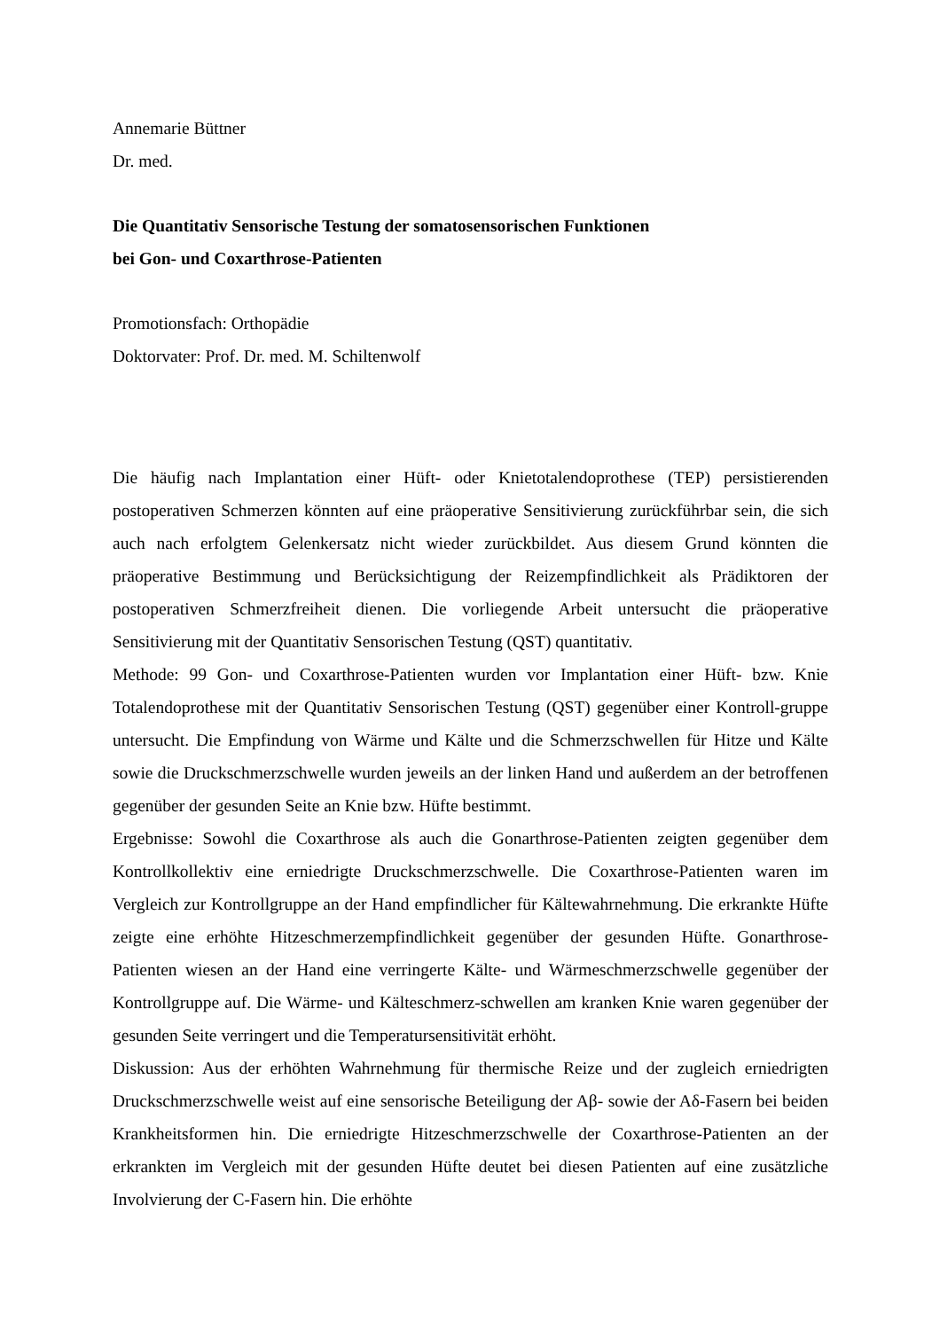Annemarie Büttner
Dr. med.
Die Quantitativ Sensorische Testung der somatosensorischen Funktionen
bei Gon- und Coxarthrose-Patienten
Promotionsfach: Orthopädie
Doktorvater: Prof. Dr. med. M. Schiltenwolf
Die häufig nach Implantation einer Hüft- oder Knietotalendoprothese (TEP) persistierenden postoperativen Schmerzen könnten auf eine präoperative Sensitivierung zurückführbar sein, die sich auch nach erfolgtem Gelenkersatz nicht wieder zurückbildet. Aus diesem Grund könnten die präoperative Bestimmung und Berücksichtigung der Reizempfindlichkeit als Prädiktoren der postoperativen Schmerzfreiheit dienen. Die vorliegende Arbeit untersucht die präoperative Sensitivierung mit der Quantitativ Sensorischen Testung (QST) quantitativ.
Methode: 99 Gon- und Coxarthrose-Patienten wurden vor Implantation einer Hüft- bzw. Knie Totalendoprothese mit der Quantitativ Sensorischen Testung (QST) gegenüber einer Kontroll-gruppe untersucht. Die Empfindung von Wärme und Kälte und die Schmerzschwellen für Hitze und Kälte sowie die Druckschmerzschwelle wurden jeweils an der linken Hand und außerdem an der betroffenen gegenüber der gesunden Seite an Knie bzw. Hüfte bestimmt.
Ergebnisse: Sowohl die Coxarthrose als auch die Gonarthrose-Patienten zeigten gegenüber dem Kontrollkollektiv eine erniedrigte Druckschmerzschwelle. Die Coxarthrose-Patienten waren im Vergleich zur Kontrollgruppe an der Hand empfindlicher für Kältewahrnehmung. Die erkrankte Hüfte zeigte eine erhöhte Hitzeschmerzempfindlichkeit gegenüber der gesunden Hüfte. Gonarthrose-Patienten wiesen an der Hand eine verringerte Kälte- und Wärmeschmerzschwelle gegenüber der Kontrollgruppe auf. Die Wärme- und Kälteschmerz-schwellen am kranken Knie waren gegenüber der gesunden Seite verringert und die Temperatursensitivität erhöht.
Diskussion: Aus der erhöhten Wahrnehmung für thermische Reize und der zugleich erniedrigten Druckschmerzschwelle weist auf eine sensorische Beteiligung der Aβ- sowie der Aδ-Fasern bei beiden Krankheitsformen hin. Die erniedrigte Hitzeschmerzschwelle der Coxarthrose-Patienten an der erkrankten im Vergleich mit der gesunden Hüfte deutet bei diesen Patienten auf eine zusätzliche Involvierung der C-Fasern hin. Die erhöhte